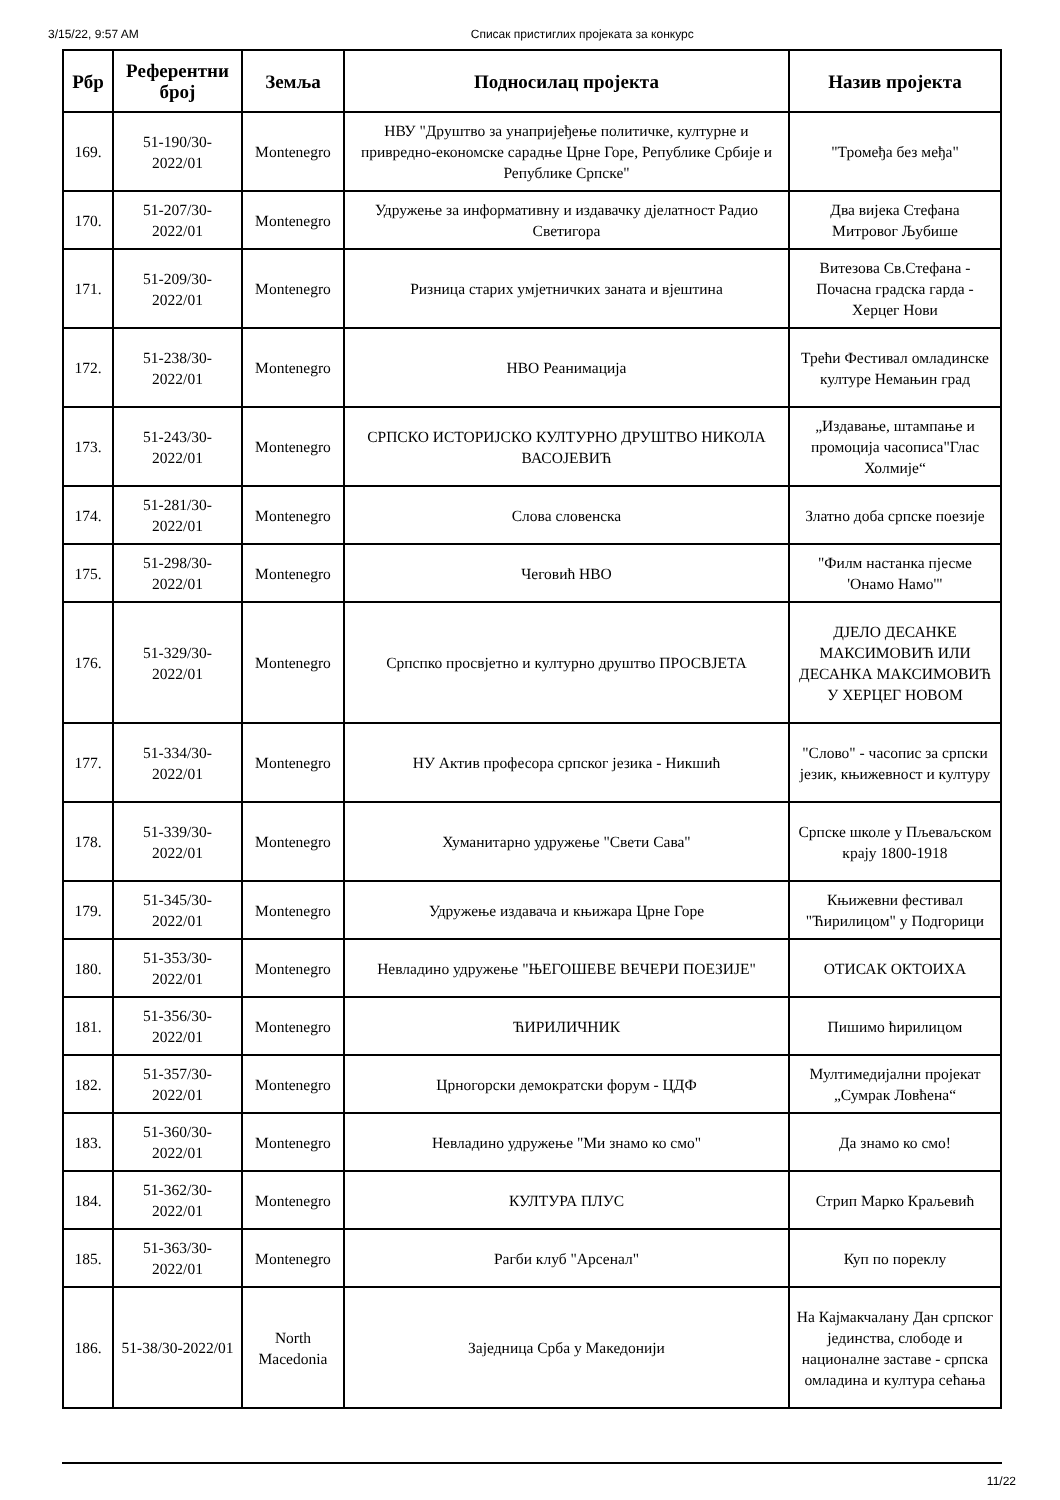3/15/22, 9:57 AM Списак пристиглих пројеката за конкурс
| Рбр | Референтни број | Земља | Подносилац пројекта | Назив пројекта |
| --- | --- | --- | --- | --- |
| 169. | 51-190/30-2022/01 | Montenegro | НВУ "Друштво за унапријеђење политичке, културне и привредно-економске сарадње Црне Горе, Републике Србије и Републике Српске" | "Тромеђа без међа" |
| 170. | 51-207/30-2022/01 | Montenegro | Удружење за информативну и издавачку дјелатност Радио Светигора | Два вијека Стефана Митровог Љубише |
| 171. | 51-209/30-2022/01 | Montenegro | Ризница старих умјетничких заната и вјештина | Витезова Св.Стефана - Почасна градска гарда - Херцег Нови |
| 172. | 51-238/30-2022/01 | Montenegro | НВО Реанимација | Трећи Фестивал омладинске културе Немањин град |
| 173. | 51-243/30-2022/01 | Montenegro | СРПСКО ИСТОРИЈСКО КУЛТУРНО ДРУШТВО НИКОЛА ВАСОЈЕВИЋ | „Издавање, штампање и промоција часописа"Глас Холмије“ |
| 174. | 51-281/30-2022/01 | Montenegro | Слова словенска | Златно доба српске поезије |
| 175. | 51-298/30-2022/01 | Montenegro | Чеговић НВО | "Филм настанка пјесме 'Онамо Намо'" |
| 176. | 51-329/30-2022/01 | Montenegro | Српспко просвјетно и културно друштво ПРОСВЈЕТА | ДЈЕЛО ДЕСАНКЕ МАКСИМОВИЋ ИЛИ ДЕСАНКА МАКСИМОВИЋ У ХЕРЦЕГ НОВОМ |
| 177. | 51-334/30-2022/01 | Montenegro | НУ Актив професора српског језика - Никшић | "Слово" - часопис за српски језик, књижевност и културу |
| 178. | 51-339/30-2022/01 | Montenegro | Хуманитарно удружење "Свети Сава" | Српске школе у Пљеваљском крају 1800-1918 |
| 179. | 51-345/30-2022/01 | Montenegro | Удружење издавача и књижара Црне Горе | Књижевни фестивал "Ћирилицом" у Подгорици |
| 180. | 51-353/30-2022/01 | Montenegro | Невладино удружење "ЊЕГОШЕВЕ ВЕЧЕРИ ПОЕЗИЈЕ" | ОТИСАК ОКТОИХА |
| 181. | 51-356/30-2022/01 | Montenegro | ЋИРИЛИЧНИК | Пишимо ћирилицом |
| 182. | 51-357/30-2022/01 | Montenegro | Црногорски демократски форум - ЦДФ | Мултимедијални пројекат „Сумрак Ловћена“ |
| 183. | 51-360/30-2022/01 | Montenegro | Невладино удружење "Ми знамо ко смо" | Да знамо ко смо! |
| 184. | 51-362/30-2022/01 | Montenegro | КУЛТУРА ПЛУС | Стрип Марко Краљевић |
| 185. | 51-363/30-2022/01 | Montenegro | Рагби клуб "Арсенал" | Куп по пореклу |
| 186. | 51-38/30-2022/01 | North Macedonia | Заједница Срба у Македонији | На Кајмакчалану Дан српског јединства, слободе и националне заставе - српска омладина и култура сећања |
11/22